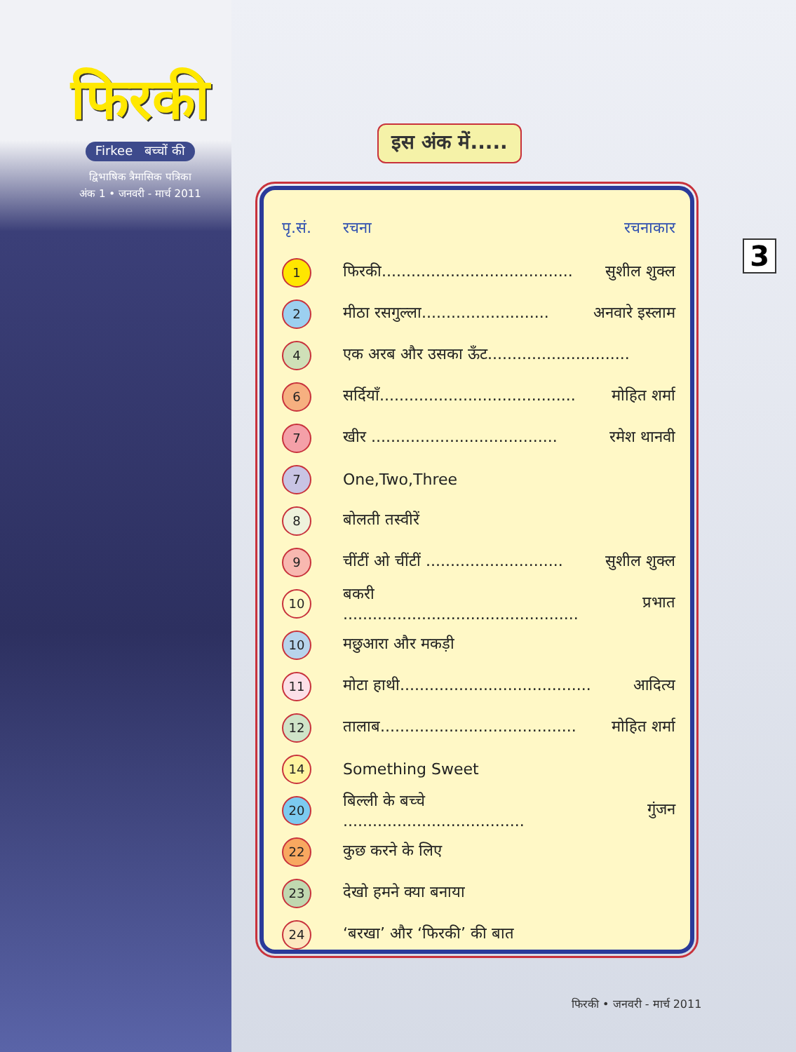फिरकी
Firkee बच्चों की
द्विभाषिक त्रैमासिक पत्रिका
अंक 1 • जनवरी - मार्च 2011
इस अंक में.....
3
| पृ.सं. | रचना | रचनाकार |
| --- | --- | --- |
| 1 | फिरकी....................................... | सुशील शुक्ल |
| 2 | मीठा रसगुल्ला.......................... | अनवारे इस्लाम |
| 4 | एक अरब और उसका ऊँट............................. | |
| 6 | सर्दियाँ........................................ | मोहित शर्मा |
| 7 | खीर ...................................... | रमेश थानवी |
| 7 | One,Two,Three | |
| 8 | बोलती तस्वीरें | |
| 9 | चींटीं ओ चींटीं ............................ | सुशील शुक्ल |
| 10 | बकरी ................................................ | प्रभात |
| 10 | मछुआरा और मकड़ी | |
| 11 | मोटा हाथी....................................... | आदित्य |
| 12 | तालाब........................................ | मोहित शर्मा |
| 14 | Something Sweet | |
| 20 | बिल्ली के बच्चे ..................................... | गुंजन |
| 22 | कुछ करने के लिए | |
| 23 | देखो हमने क्या बनाया | |
| 24 | ‘बरखा’ और ‘फिरकी’ की बात | |
फिरकी • जनवरी - मार्च 2011